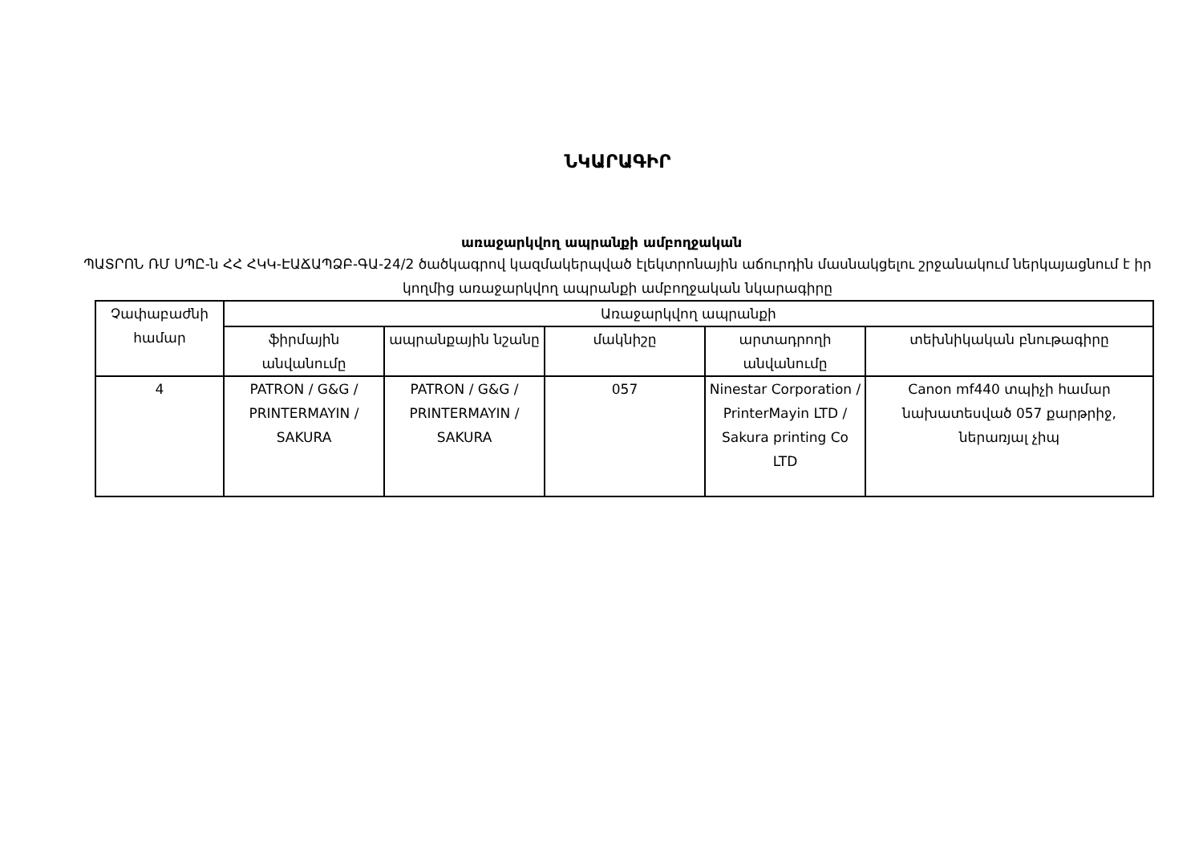ՆԿԱՐԱԳԻՐ
առաջարկվող ապրանքի ամբողջական
ՊԱՏՐՈՆ ՌՄ ՍՊԸ-ն ՀՀ ՀԿԿ-ԷԱՃԱՊՁԲ-ԳԱ-24/2 ծածկագրով կազմակերպված էլեկտրոնային աճուրդին մասնակցելու շրջանակում ներկայացնում է իր կողմից առաջարկվող ապրանքի ամբողջական նկարագիրը
| Չափաբաժնի համար | Առաջարկվող ապրանքի | | | | |
| --- | --- | --- | --- | --- | --- |
| | ֆիրմային անվանումը | ապրանքային նշանը | մակնիշը | արտադրողի անվանումը | տեխնիկական բնութագիրը |
| 4 | PATRON / G&G / PRINTERMAYIN / SAKURA | PATRON / G&G / PRINTERMAYIN / SAKURA | 057 | Ninestar Corporation / PrinterMayin LTD / Sakura printing Co LTD | Canon mf440 տպիչի համար նախատեսված 057 քարթրիջ, ներառյալ չիպ |